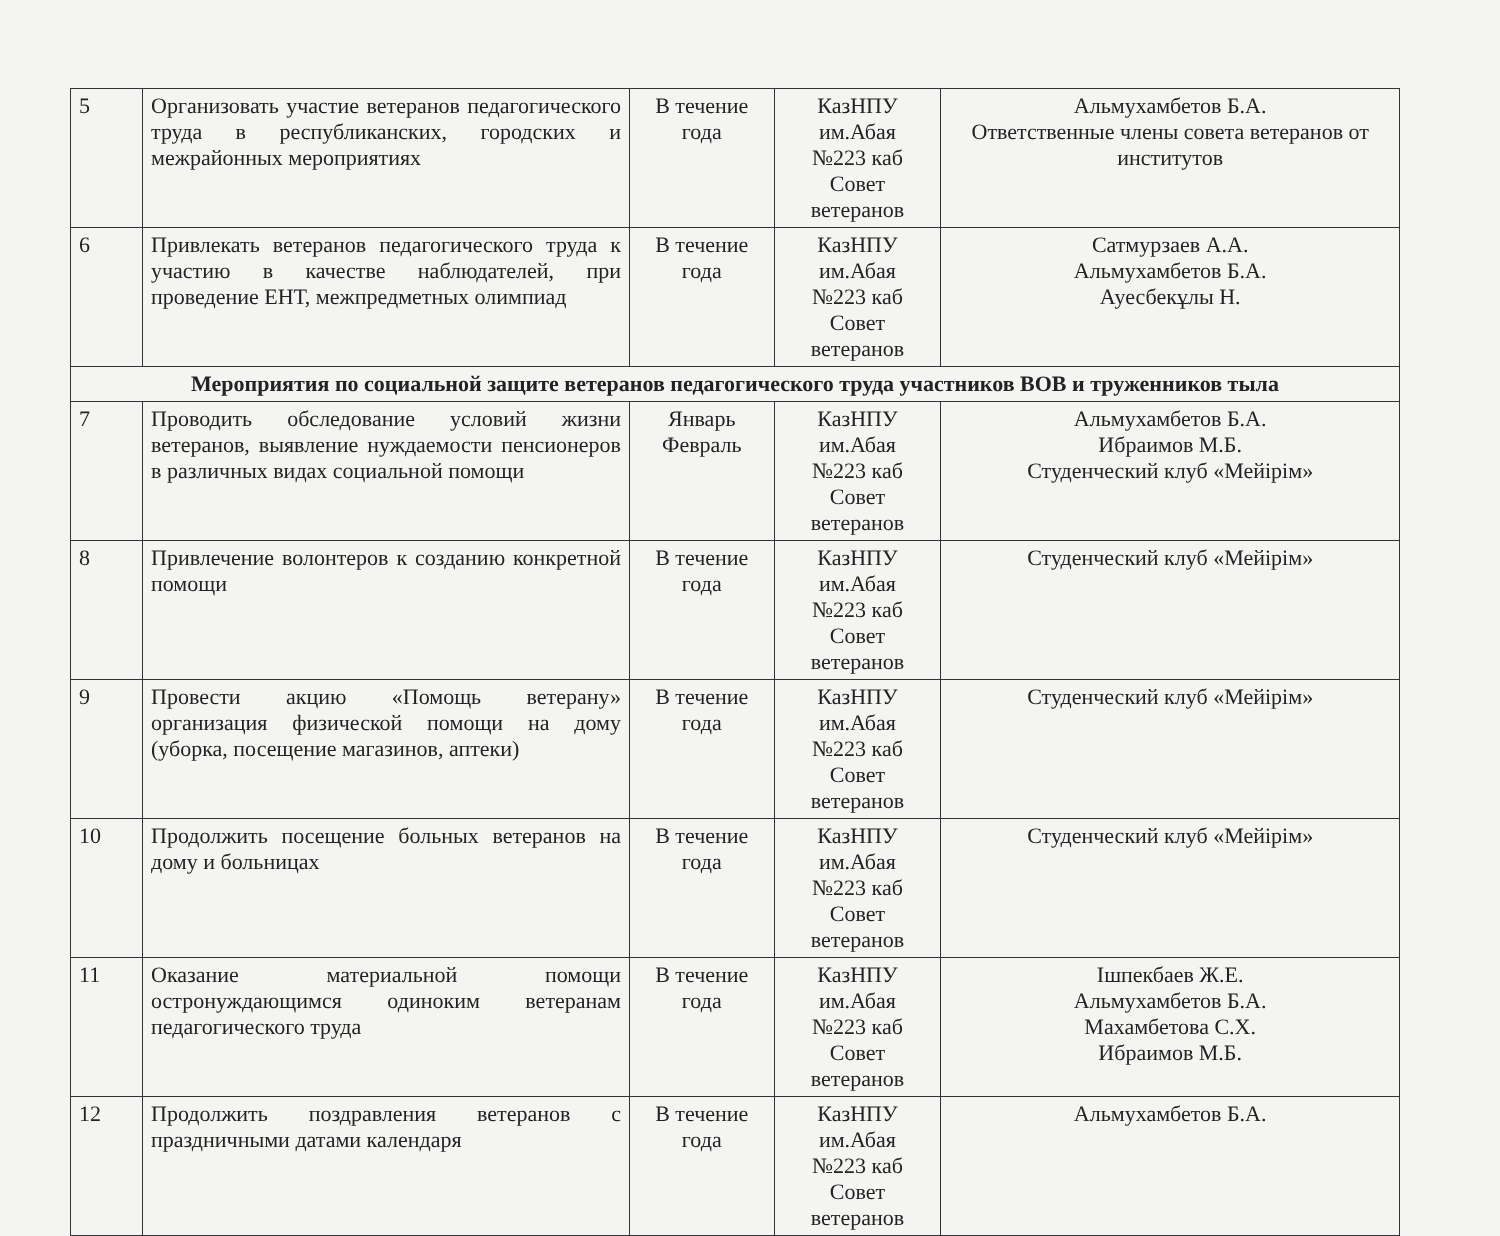| 5 | Организовать участие ветеранов педагогического труда в республиканских, городских и межрайонных мероприятиях | В течение года | КазНПУ им.Абая №223 каб Совет ветеранов | Альмухамбетов Б.А. Ответственные члены совета ветеранов от институтов |
| 6 | Привлекать ветеранов педагогического труда к участию в качестве наблюдателей, при проведение ЕНТ, межпредметных олимпиад | В течение года | КазНПУ им.Абая №223 каб Совет ветеранов | Сатмурзаев А.А. Альмухамбетов Б.А. Ауесбекұлы Н. |
| Мероприятия по социальной защите ветеранов педагогического труда участников ВОВ и труженников тыла | | | | |
| 7 | Проводить обследование условий жизни ветеранов, выявление нуждаемости пенсионеров в различных видах социальной помощи | Январь Февраль | КазНПУ им.Абая №223 каб Совет ветеранов | Альмухамбетов Б.А. Ибраимов М.Б. Студенческий клуб «Мейірім» |
| 8 | Привлечение волонтеров к созданию конкретной помощи | В течение года | КазНПУ им.Абая №223 каб Совет ветеранов | Студенческий клуб «Мейірім» |
| 9 | Провести акцию «Помощь ветерану» организация физической помощи на дому (уборка, посещение магазинов, аптеки) | В течение года | КазНПУ им.Абая №223 каб Совет ветеранов | Студенческий клуб «Мейірім» |
| 10 | Продолжить посещение больных ветеранов на дому и больницах | В течение года | КазНПУ им.Абая №223 каб Совет ветеранов | Студенческий клуб «Мейірім» |
| 11 | Оказание материальной помощи остронуждающимся одиноким ветеранам педагогического труда | В течение года | КазНПУ им.Абая №223 каб Совет ветеранов | Ішпекбаев Ж.Е. Альмухамбетов Б.А. Махамбетова С.Х. Ибраимов М.Б. |
| 12 | Продолжить поздравления ветеранов с праздничными датами календаря | В течение года | КазНПУ им.Абая №223 каб Совет ветеранов | Альмухамбетов Б.А. |